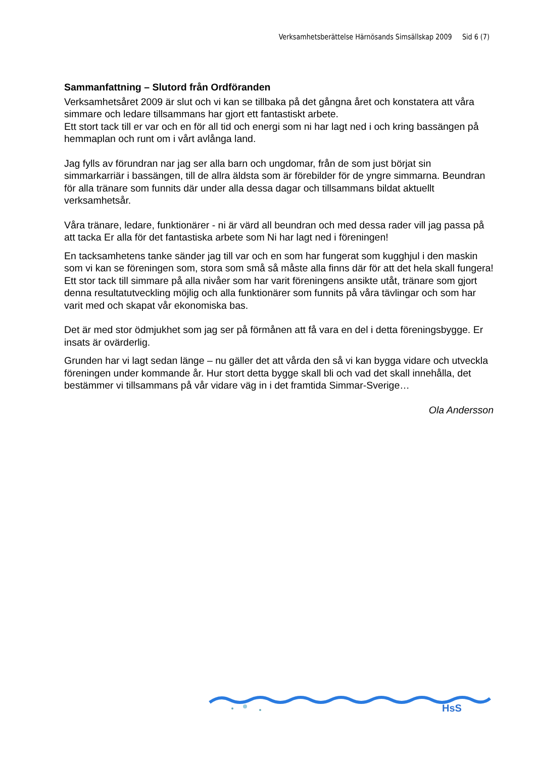Verksamhetsberättelse Härnösands Simsällskap 2009 Sid 6 (7)
Sammanfattning – Slutord från Ordföranden
Verksamhetsåret 2009 är slut och vi kan se tillbaka på det gångna året och konstatera att våra simmare och ledare tillsammans har gjort ett fantastiskt arbete.
Ett stort tack till er var och en för all tid och energi som ni har lagt ned i och kring bassängen på hemmaplan och runt om i vårt avlånga land.
Jag fylls av förundran nar jag ser alla barn och ungdomar, från de som just börjat sin simmarkarriär i bassängen, till de allra äldsta som är förebilder för de yngre simmarna. Beundran för alla tränare som funnits där under alla dessa dagar och tillsammans bildat aktuellt verksamhetsår.
Våra tränare, ledare, funktionärer - ni är värd all beundran och med dessa rader vill jag passa på att tacka Er alla för det fantastiska arbete som Ni har lagt ned i föreningen!
En tacksamhetens tanke sänder jag till var och en som har fungerat som kugghjul i den maskin som vi kan se föreningen som, stora som små så måste alla finns där för att det hela skall fungera! Ett stor tack till simmare på alla nivåer som har varit föreningens ansikte utåt, tränare som gjort denna resultatutveckling möjlig och alla funktionärer som funnits på våra tävlingar och som har varit med och skapat vår ekonomiska bas.
Det är med stor ödmjukhet som jag ser på förmånen att få vara en del i detta föreningsbygge. Er insats är ovärderlig.
Grunden har vi lagt sedan länge – nu gäller det att vårda den så vi kan bygga vidare och utveckla föreningen under kommande år. Hur stort detta bygge skall bli och vad det skall innehålla, det bestämmer vi tillsammans på vår vidare väg in i det framtida Simmar-Sverige…
Ola Andersson
HsS